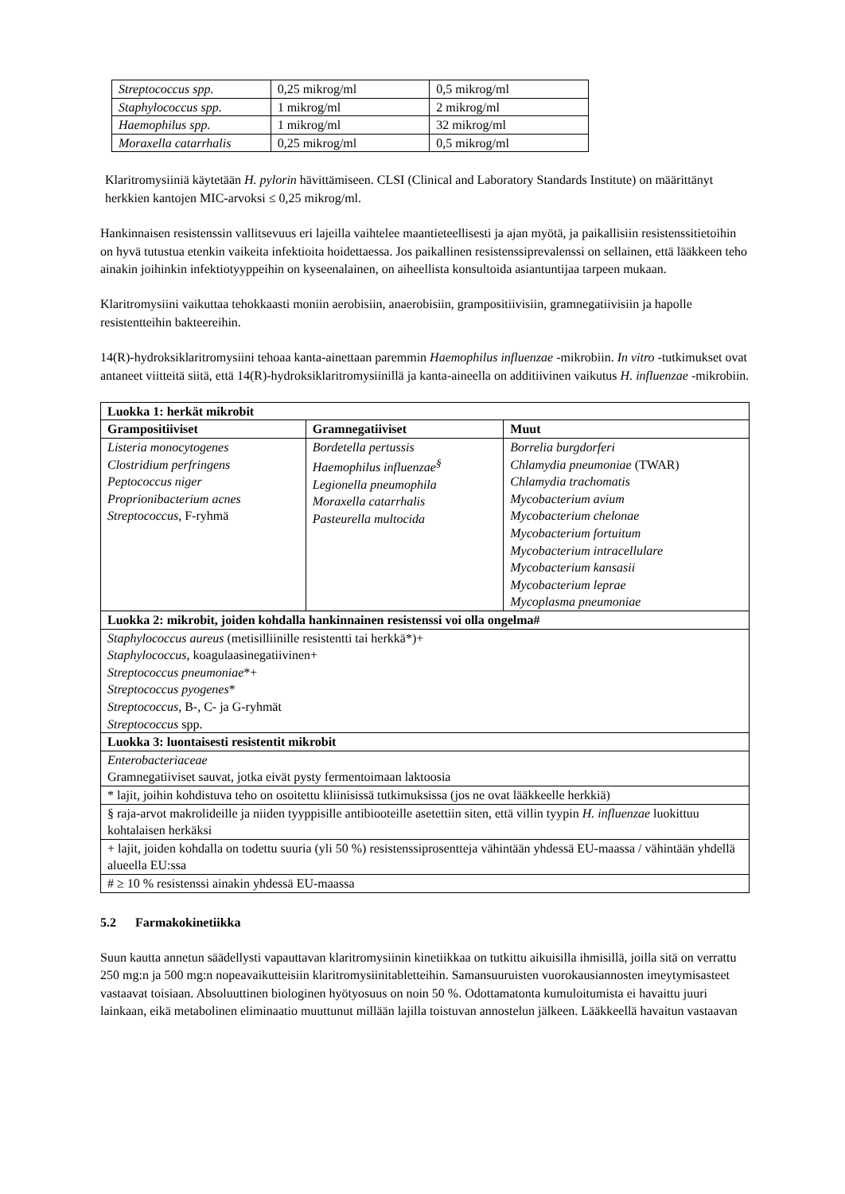| Streptococcus spp. | 0,25 mikrog/ml | 0,5 mikrog/ml |
| Staphylococcus spp. | 1 mikrog/ml | 2 mikrog/ml |
| Haemophilus spp. | 1 mikrog/ml | 32 mikrog/ml |
| Moraxella catarrhalis | 0,25 mikrog/ml | 0,5 mikrog/ml |
Klaritromysiiniä käytetään H. pylorin hävittämiseen. CLSI (Clinical and Laboratory Standards Institute) on määrittänyt herkkien kantojen MIC-arvoksi ≤ 0,25 mikrog/ml.
Hankinnaisen resistenssin vallitsevuus eri lajeilla vaihtelee maantieteellisesti ja ajan myötä, ja paikallisiin resistenssitietoihin on hyvä tutustua etenkin vaikeita infektioita hoidettaessa. Jos paikallinen resistenssiprevalenssi on sellainen, että lääkkeen teho ainakin joihinkin infektiotyyppeihin on kyseenalainen, on aiheellista konsultoida asiantuntijaa tarpeen mukaan.
Klaritromysiini vaikuttaa tehokkaasti moniin aerobisiin, anaerobisiin, grampositiivisiin, gramnegatiivisiin ja hapolle resistentteihin bakteereihin.
14(R)-hydroksiklaritromysiini tehoaa kanta-ainettaan paremmin Haemophilus influenzae -mikrobiin. In vitro -tutkimukset ovat antaneet viitteitä siitä, että 14(R)-hydroksiklaritromysiinillä ja kanta-aineella on additiivinen vaikutus H. influenzae -mikrobiin.
| Luokka 1: herkät mikrobit | | |
| --- | --- | --- |
| Grampositiiviset | Gramnegatiiviset | Muut |
| Listeria monocytogenes Clostridium perfringens Peptococcus niger Proprionibacterium acnes Streptococcus , F-ryhmä | Bordetella pertussis Haemophilus influenzae<sup>§</sup> Legionella pneumophila Moraxella catarrhalis Pasteurella multocida | Borrelia burgdorferi Chlamydia pneumoniae (TWAR) Chlamydia trachomatis Mycobacterium avium Mycobacterium chelonae Mycobacterium fortuitum Mycobacterium intracellulare Mycobacterium kansasii Mycobacterium leprae Mycoplasma pneumoniae |
| Luokka 2: mikrobit, joiden kohdalla hankinnainen resistenssi voi olla ongelma# | | |
| Staphylococcus aureus (metisilliinille resistentti tai herkkä*)+ Staphylococcus , koagulaasinegatiivinen+ Streptococcus pneumoniae *+ Streptococcus pyogenes * Streptococcus , B-, C- ja G-ryhmät Streptococcus spp. | | |
| Luokka 3: luontaisesti resistentit mikrobit | | |
| Enterobacteriaceae Gramnegatiiviset sauvat, jotka eivät pysty fermentoimaan laktoosia | | |
| * lajit, joihin kohdistuva teho on osoitettu kliinisissä tutkimuksissa (jos ne ovat lääkkeelle herkkiä) | | |
| § raja-arvot makrolideille ja niiden tyyppisille antibiooteille asetettiin siten, että villin tyypin H. influenzae luokittuu kohtalaisen herkäksi | | |
| + lajit, joiden kohdalla on todettu suuria (yli 50 %) resistenssiprosentteja vähintään yhdessä EU-maassa / vähintään yhdellä alueella EU:ssa | | |
| # ≥ 10 % resistenssi ainakin yhdessä EU-maassa | | |
5.2 Farmakokinetiikka
Suun kautta annetun säädellysti vapauttavan klaritromysiinin kinetiikkaa on tutkittu aikuisilla ihmisillä, joilla sitä on verrattu 250 mg:n ja 500 mg:n nopeavaikutteisiin klaritromysiinitabletteihin. Samansuuruisten vuorokausiannosten imeytymisasteet vastaavat toisiaan. Absoluuttinen biologinen hyötyosuus on noin 50 %. Odottamatonta kumuloitumista ei havaittu juuri lainkaan, eikä metabolinen eliminaatio muuttunut millään lajilla toistuvan annostelun jälkeen. Lääkkeellä havaitun vastaavan